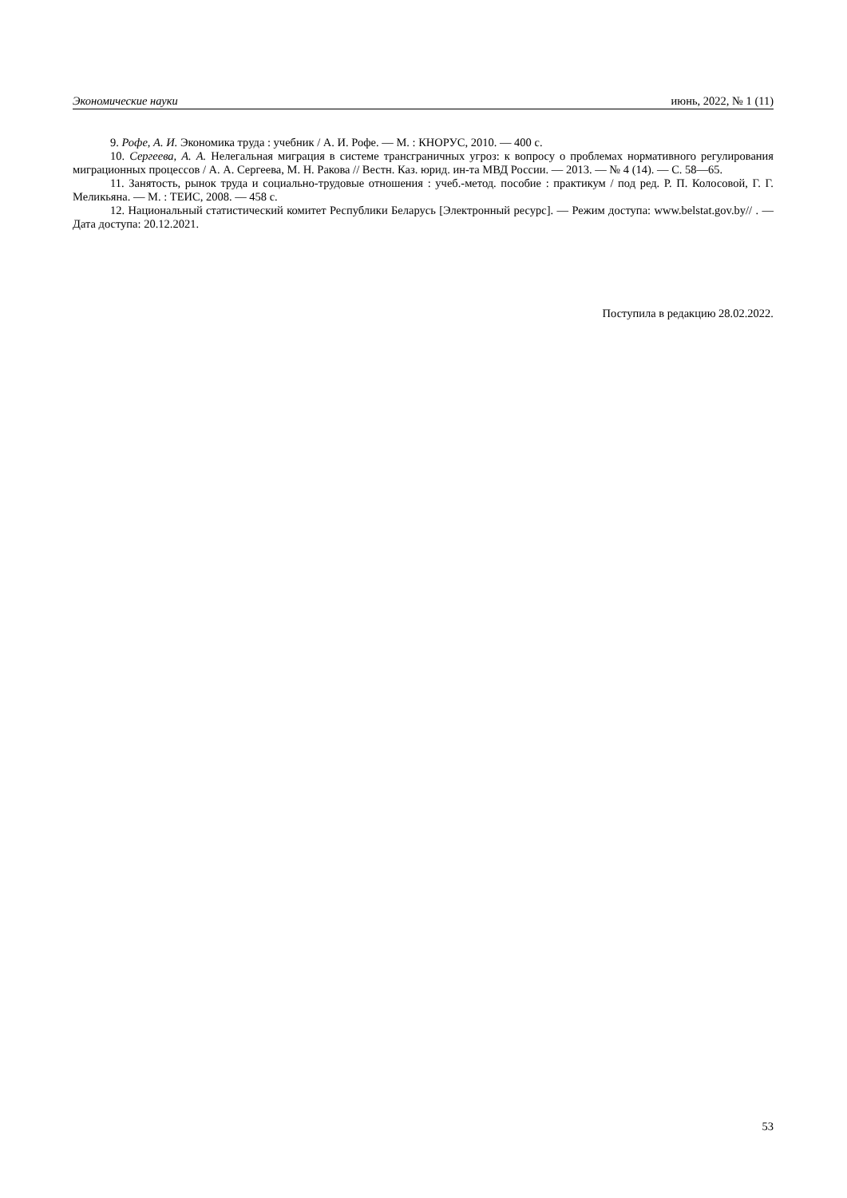Экономические науки июнь, 2022, № 1 (11)
9. Рофе, А. И. Экономика труда : учебник / А. И. Рофе. — М. : КНОРУС, 2010. — 400 с.
10. Сергеева, А. А. Нелегальная миграция в системе трансграничных угроз: к вопросу о проблемах нормативного регулирования миграционных процессов / А. А. Сергеева, М. Н. Ракова // Вестн. Каз. юрид. ин-та МВД России. — 2013. — № 4 (14). — С. 58—65.
11. Занятость, рынок труда и социально-трудовые отношения : учеб.-метод. пособие : практикум / под ред. Р. П. Колосовой, Г. Г. Меликьяна. — М. : ТЕИС, 2008. — 458 с.
12. Национальный статистический комитет Республики Беларусь [Электронный ресурс]. — Режим доступа: www.belstat.gov.by// . — Дата доступа: 20.12.2021.
Поступила в редакцию 28.02.2022.
53